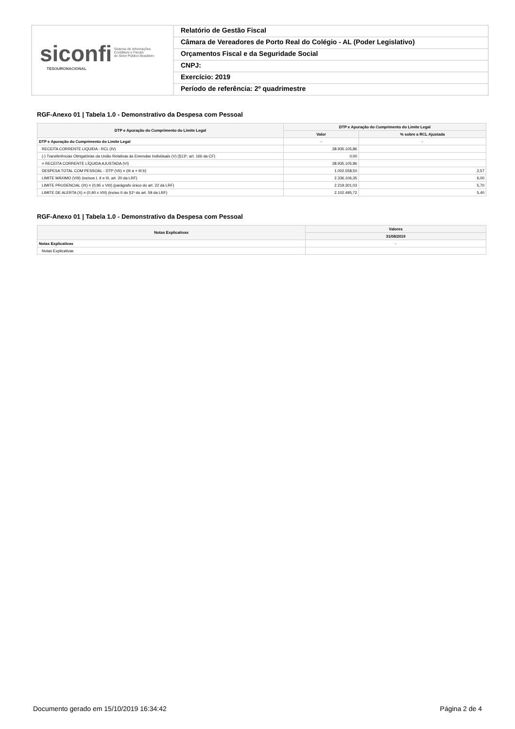siconfi Sistema de Informações
Contábeis e Fiscais
do Setor Público Brasileiro
TESOURONACIONAL
Relatório de Gestão Fiscal
Câmara de Vereadores de Porto Real do Colégio - AL (Poder Legislativo)
Orçamentos Fiscal e da Seguridade Social
CNPJ:
Exercício: 2019
Período de referência: 2º quadrimestre
RGF-Anexo 01 | Tabela 1.0 - Demonstrativo da Despesa com Pessoal
| DTP e Apuração do Cumprimento do Limite Legal | DTP e Apuração do Cumprimento do Limite Legal | |
| --- | --- | --- |
| | Valor | % sobre a RCL Ajustada |
| DTP e Apuração do Cumprimento do Limite Legal | - | - |
| RECEITA CORRENTE LIQUIDA - RCL (IV) | 38.935.105,86 | |
| (-) Transferências Obrigatórias da União Relativas às Emendas Individuais (V) (§13º, art. 166 da CF) | 0,00 | |
| = RECEITA CORRENTE LÍQUIDA AJUSTADA (VI) | 38.935.105,86 | |
| DESPESA TOTAL COM PESSOAL - DTP (VII) = (III a + III b) | 1.002.558,50 | 2,57 |
| LIMITE MÁXIMO (VIII) (incisos I, II e III, art. 20 da LRF) | 2.336.106,35 | 6,00 |
| LIMITE PRUDENCIAL (IX) = (0,95 x VIII) (parágrafo único do art. 22 da LRF) | 2.219.301,03 | 5,70 |
| LIMITE DE ALERTA (X) = (0,90 x VIII) (inciso II do §1º do art. 59 da LRF) | 2.102.495,72 | 5,40 |
RGF-Anexo 01 | Tabela 1.0 - Demonstrativo da Despesa com Pessoal
| Notas Explicativas | Valores |
| --- | --- |
| | 31/08/2019 |
| Notas Explicativas | - |
| Notas Explicativas | |
Documento gerado em 15/10/2019 16:34:42 Página 2 de 4